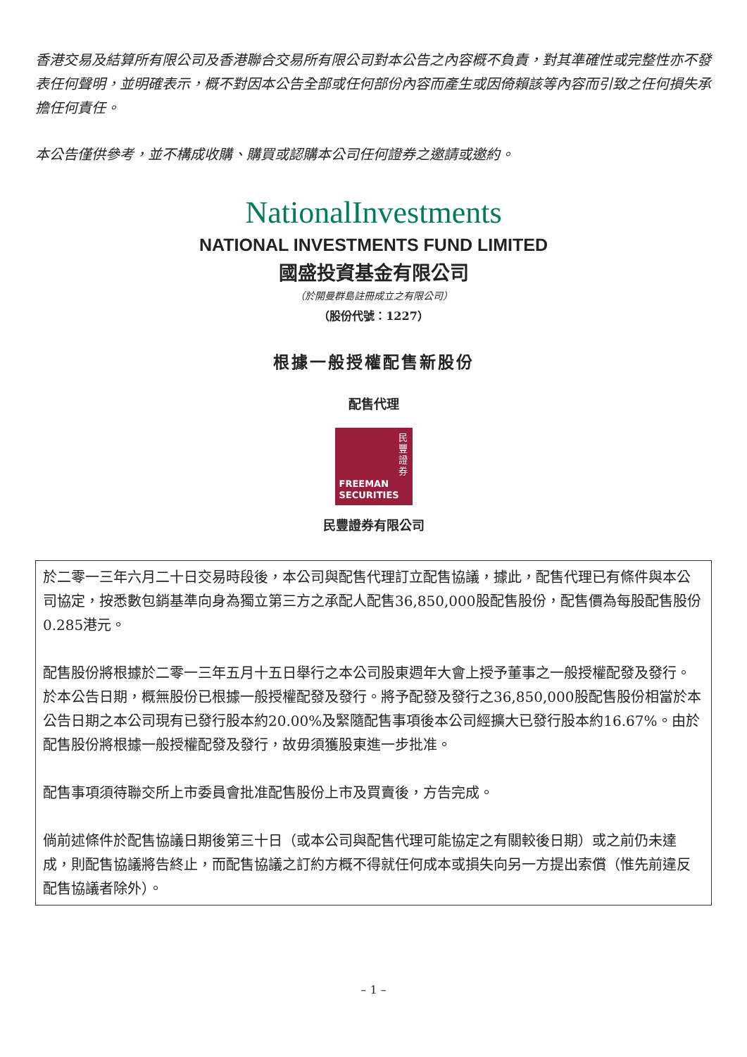香港交易及結算所有限公司及香港聯合交易所有限公司對本公告之內容概不負責，對其準確性或完整性亦不發表任何聲明，並明確表示，概不對因本公告全部或任何部份內容而產生或因倚賴該等內容而引致之任何損失承擔任何責任。
本公告僅供參考，並不構成收購、購買或認購本公司任何證券之邀請或邀約。
NationalInvestments
NATIONAL INVESTMENTS FUND LIMITED
國盛投資基金有限公司
（於開曼群島註冊成立之有限公司）
（股份代號：1227）
根據一般授權配售新股份
配售代理
民豐證券
FREEMAN
SECURITIES
民豐證券有限公司
於二零一三年六月二十日交易時段後，本公司與配售代理訂立配售協議，據此，配售代理已有條件與本公司協定，按悉數包銷基準向身為獨立第三方之承配人配售36,850,000股配售股份，配售價為每股配售股份0.285港元。
配售股份將根據於二零一三年五月十五日舉行之本公司股東週年大會上授予董事之一般授權配發及發行。於本公告日期，概無股份已根據一般授權配發及發行。將予配發及發行之36,850,000股配售股份相當於本公告日期之本公司現有已發行股本約20.00%及緊隨配售事項後本公司經擴大已發行股本約16.67%。由於配售股份將根據一般授權配發及發行，故毋須獲股東進一步批准。
配售事項須待聯交所上市委員會批准配售股份上市及買賣後，方告完成。
倘前述條件於配售協議日期後第三十日（或本公司與配售代理可能協定之有關較後日期）或之前仍未達成，則配售協議將告終止，而配售協議之訂約方概不得就任何成本或損失向另一方提出索償（惟先前違反配售協議者除外）。
– 1 –